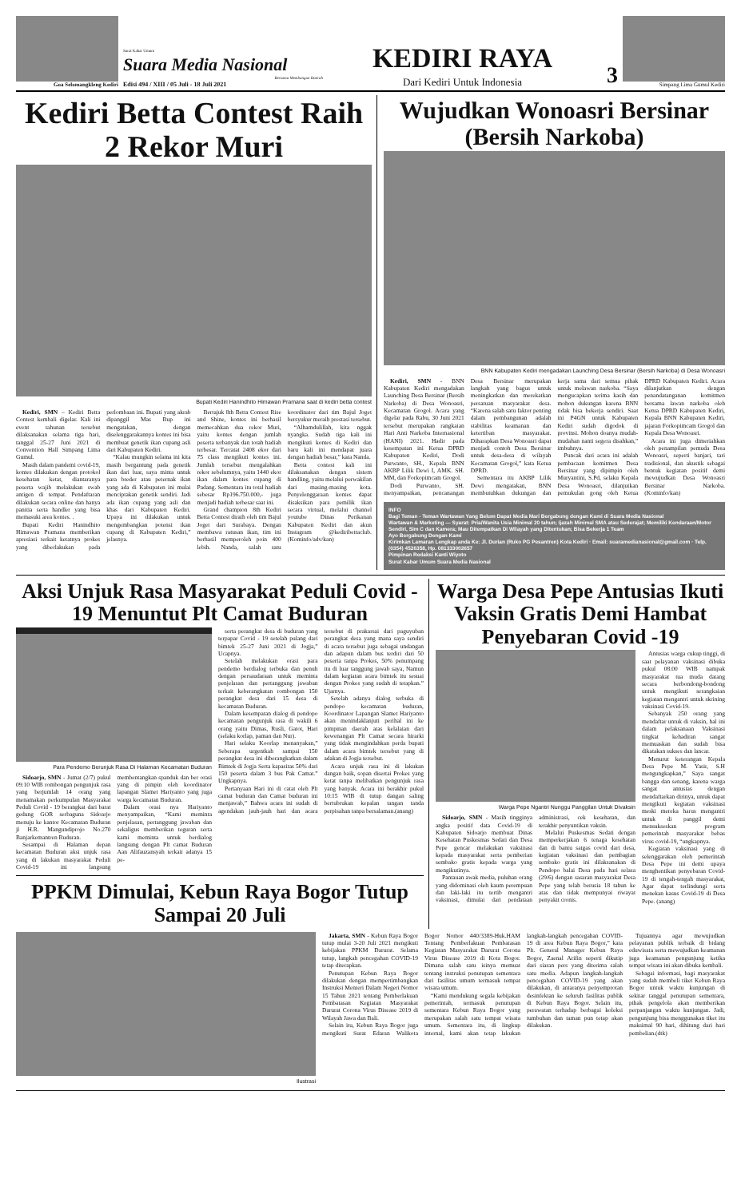Goa Selomangkleng Kediri
Surat Kabar Umum
Suara Media Nasional
Bersama Membangun Daerah
Edisi 494 / XIII / 05 Juli - 18 Juli 2021
KEDIRI RAYA
Dari Kediri Untuk Indonesia
3
Simpang Lima Gumul Kediri
Kediri Betta Contest Raih 2 Rekor Muri
Bupati Kediri Hanindhito Himawan Pramana saat di kediri betta contest
Kediri, SMN – Kediri Betta Contest kembali digelar. Kali ini event tahunan tersebut dilaksanakan selama tiga hari, tanggal 25-27 Juni 2021 di Convention Hall Simpang Lima Gumul.
Masih dalam pandemi covid-19, kontes dilakukan dengan protokol kesehatan ketat, diantaranya peserta wajib melakukan swab antigen di tempat. Pendaftaran dilakukan secara online dan hanya panitia serta handler yang bisa memasuki area kontes. .
Bupati Kediri Hanindhito Himawan Pramana memberikan apresiasi terkait ketatnya prokes yang diberlakukan pada perlombaan ini. Bupati yang akrab dipanggil Mas Bup ini mengatakan, dengan diselenggarakannya kontes ini bisa membuat genetik ikan cupang asli dari Kabupaten Kediri.
“Kalau mungkin selama ini kita masih bergantung pada genetik ikan dari luar, saya minta untuk para breder atau peternak ikan yang ada di Kabupaten ini mulai menciptakan genetik sendiri. Jadi ada ikan cupang yang asli dan khas dari Kabupaten Kediri. Upaya ini dilakukan untuk mengembangkan potensi ikan cupang di Kabupaten Kediri,” jelasnya.
Bertajuk 8th Betta Contest Rise and Shine, kontes ini berhasil memecahkan dua rekor Muri, yaitu kontes dengan jumlah peserta terbanyak dan totah hadiah terbesar. Tercatat 2408 ekor dari 75 class mengikuti kontes ini. Jumlah tersebut mengalahkan rekor sebelumnya, yaitu 1440 ekor ikan dalam kontes cupang di Padang. Sementara itu total hadiah sebesar Rp196.750.000,- juga menjadi hadiah terbesar saat ini.
Grand champion 8th Kediri Betta Contest diraih oleh tim Bajul Joget dari Surabaya. Dengan membawa ratusan ikan, tim ini berhasil memperoleh poin 400 lebih. Nanda, salah satu koordinator dari tim Bajul Joget bersyukur meraih prestasi tersebut.
“Alhamdulillah, kita nggak nyangka. Sudah tiga kali ini mengikuti kontes di Kediri dan baru kali ini mendapat juara dengan hadiah besar,” kata Nanda.
Betta contest kali ini dilaksanakan dengan sistem handling, yaitu melalui perwakilan dari masing-masing kota. Penyelenggaraan kontes dapat disaksikan para pemilik ikan secara virtual, melalui channel youtube Dinas Perikanan Kabupaten Kediri dan akun Instagram @kediribettaclub. (Kominfo/adv/kan)
Wujudkan Wonoasri Bersinar (Bersih Narkoba)
BNN Kabupaten Kediri mengadakan Launching Desa Bersinar (Bersih Narkoba) di Desa Wonoasri
Kediri, SMN - BNN Kabupaten Kediri mengadakan Launching Desa Bersinar (Bersih Narkoba) di Desa Wonoasri, Kecamatan Grogol. Acara yang digelar pada Rabu, 30 Juni 2021 tersebut merupakan rangkaian Hari Anti Narkoba Internasional (HANI) 2021. Hadir pada kesempatan ini Ketua DPRD Kabupaten Kediri, Dodi Purwanto, SH., Kepala BNN AKBP Lilik Dewi I, AMK. SH. MM, dan Forkopimcam Grogol.
Dodi Purwanto, SH. menyampaikan, pencanangan Desa Bersinar merupakan langkah yang bagus untuk meningkatkan dan merekatkan persatuan masyarakat desa. “Karena salah satu faktor penting dalam pembangunan adalah stabilitas keamanan dan ketertiban masyarakat. Diharapkan Desa Wonoasri dapat menjadi contoh Desa Bersinar untuk desa-desa di wilayah Kecamatan Grogol,” kata Ketua DPRD.
Sementara itu AKBP Lilik Dewi mengatakan, BNN membutuhkan dukungan dan kerja sama dari semua pihak untuk melawan narkoba. “Saya mengucapkan terima kasih dan mohon dukungan karena BNN tidak bisa bekerja sendiri. Saat ini P4GN untuk Kabupaten Kediri sudah digodok di provinsi. Mohon doanya mudah-mudahan nanti segera disahkan,” imbuhnya.
Puncak dari acara ini adalah pembacaan komitmen Desa Bersinar yang dipimpin oleh Muryantini, S.Pd, selaku Kepala Desa Wonoasri, dilanjutkan pemukulan gong oleh Ketua DPRD Kabupaten Kediri. Acara dilanjutkan dengan penandatanganan komitmen bersama lawan narkoba oleh Ketua DPRD Kabupaten Kediri, Kepala BNN Kabupaten Kediri, jajaran Forkopimcam Grogol dan Kepala Desa Wonoasri.
Acara ini juga dimeriahkan oleh penampilan pemuda Desa Wonoasri, seperti banjari, tari tradisional, dan akustik sebagai bentuk kegiatan positif demi mewujudkan Desa Wonoasri Bersinar Narkoba. (Kominfo/kan)
INFO
Bagi Teman - Teman Wartawan Yang Belum Dapat Media Mari Bergabung dengan Kami di Suara Media Nasional
Wartawan & Marketing — Syarat: Pria/Wanita Usia Minimal 20 tahun; Ijazah Minimal SMA atau Sederajat; Memiliki Kendaraan/Motor Sendiri, Sim C dan Kamera; Mau Ditempatkan Di Wilayah yang Ditentukan; Bisa Bekerja 1 Team
Ayo Bergabung Dengan Kami
Kirimkan Lamaran Lengkap anda Ke: Jl. Durian (Ruko PG Pesantren) Kota Kediri · Email: suaramedianasional@gmail.com · Telp. (0354) 4526358, Hp. 081333002657
Pimpinan Redaksi Kanti Wiyoto
Surat Kabar Umum Suara Media Nasional
Aksi Unjuk Rasa Masyarakat Peduli Covid - 19 Menuntut Plt Camat Buduran
Para Pendemo Berunjuk Rasa Di Halaman Kecamatan Buduran
Sidoarjo, SMN - Jumat (2/7) pukul 09:10 WIB rombongan pengunjuk rasa yang berjumlah 14 orang yang menamakan perkumpulan Masyarakat Peduli Covid - 19 berangkat dari barat gedung GOR serbaguna Sidoarjo menuju ke kantor Kecamatan Buduran jl H.R. Mangundiprojo No.270 Banjarkemantren Buduran.
Sesampai di Halaman depan kecamatan Buduran aksi unjuk rasa yang di lakukan masyarakat Peduli Covid-19 ini langsung membentangkan spanduk dan ber orasi yang di pimpin oleh koordinator lapangan Slamet Hariyanto yang juga warga kecamatan Buduran.
Dalam orasi nya Hariyanto menyampaikan, “Kami meminta penjelasan, pertanggung jawaban dan sekaligus memberikan teguran serta kami meminta untuk berdialog langsung dengan Plt camat Buduran Aan Alifauzansyah terkait adanya 15 pe-
serta perangkat desa di buduran yang terpapar Covid - 19 setelah pulang dari bimtek 25-27 Juni 2021 di Jogja,” Ucapnya.
Setelah melakukan orasi para pendemo berdialog terbuka dan penuh dengan persaudaraan untuk meminta penjelasan dan pertanggung jawaban terkait keberangkatan rombongan 150 perangkat desa dari 15 desa di kecamatan Buduran.
Dalam kesempatan dialog di pendopo kecamatan pengunjuk rasa di wakili 6 orang yaitu Dimas, Rusli, Gatot, Hari (selaku korlap, paman dan Nur).
Hari selaku Koorlap menanyakan,” Seberapa urgentkah sampai 150 perangkat desa ini diberangkatkan dalam Bimtek di Jogja Serta kapasitas 50% dari 150 peserta dalam 3 bus Pak Camat.” Ungkapnya.
Pertanyaan Hari ini di catat oleh Plt camat buduran dan Camat buduran ini menjawab,” Bahwa acara ini sudah di agendakan jauh-jauh hari dan acara tersebut di prakarsai dari paguyuban perangkat desa yang mana saya sendiri di acara tersebut juga sebagai undangan dan adapun dalam bus terdiri dari 50 peserta tanpa Prokes, 50% penumpang itu di luar tanggung jawab saya, Namun dalam kegiatan acara bimtek itu sesuai dengan Prokes yang sudah di tetapkan.” Ujarnya.
Setelah adanya dialog terbuka di pendopo kecamatan buduran, Koordinator Lapangan Slamet Hariyanto akan menindaklanjuti perihal ini ke pimpinan daerah atas kelalaian dari kewenangan Plt Camat secara hirarki yang tidak mengindahkan perda bupati dalam acara bimtek tersebut yang di adakan di Jogja tersebut.
Acara unjuk rasa ini di lakukan dangan baik, sopan disertai Prokes yang ketat tanpa melibatkan pengunjuk rasa yang banyak. Acara ini berakhir pukul 10:15 WIB di tutup dangan saling bertubrukan kepalan tangan tanda perpisahan tanpa bersalaman.(anang)
PPKM Dimulai, Kebun Raya Bogor Tutup Sampai 20 Juli
Warga Desa Pepe Antusias Ikuti Vaksin Gratis Demi Hambat Penyebaran Covid -19
Warga Pepe Ngantri Nunggu Panggilan Untuk Divaksin
Sidoarjo, SMN - Masih tingginya angka positif data Covid-19 di Kabupaten Sidoarjo membuat Dinas Kesehatan Puskesmas Sedati dan Desa Pepe gencar melakukan vaksinasi kepada masyarakat serta pemberian sembako gratis kepada warga yang mengikutinya.
Pantauan awak media, puluhan orang yang didominasi oleh kaum perempuan dan laki-laki itu tertib mengantri vaksinasi, dimulai dari pendataan administrasi, cek kesehatan, dan terakhir penyuntikan vaksin.
Melalui Puskesmas Sedati dengan memperkerjakan 6 tenaga kesehatan dan di bantu satgas covid dari desa, kegiatan vaksinasi dan pembagian sembako gratis ini dilaksanakan di Pendopo balai Desa pada hari selasa (29/6) dengan sasaran masyarakat Desa Pepe yang telah berusia 18 tahun ke atas dan tidak mempunyai riwayat penyakit cronis.
Antusias warga cukup tinggi, di saat pelayanan vaksinasi dibuka pukul 08:00 WIB nampak masyarakat tua muda datang secara berbondong-bondong untuk mengikuti serangkaian kegiatan mengantri untuk skrining vaksinasi Covid-19.
Sebanyak 250 orang yang mendaftar untuk di vaksin, hal ini dalam pelaksanaan Vaksinasi tingkat kehadiran sangat memuaskan dan sudah bisa dikatakan sukses dan lancar.
Menurut keterangan Kepala Desa Pepe M. Yasir, S.H mengungkapkan,” Saya sangat bangga dan senang, karena warga sangat antusias dengan mendaftarkan dirinya, untuk dapat mengikuti kegiatan vaksinasi meski mereka harus mengantri untuk di panggil demi mensukseskan program pemerintah masyarakat bebas virus covid-19, “ungkapnya.
Kegiatan vaksinasi yang di selenggarakan oleh pemerintah Desa Pepe ini demi upaya menghentikan penyebaran Covid-19 di tengah-tengah masyarakat, Agar dapat terlindungi serta menekan kasus Covid-19 di Desa Pepe. (anang)
Ilustrasi
Jakarta, SMN - Kebun Raya Bogor tutup mulai 3-20 Juli 2021 mengikuti kebijakan PPKM Darurat. Selama tutup, langkah pencegahan COVID-19 tetap diterapkan.
Penutupan Kebun Raya Bogor dilakukan dengan mempertimbangkan Instruksi Menteri Dalam Negeri Nomor 15 Tahun 2021 tentang Pemberlakuan Pembatasan Kegiatan Masyarakat Darurat Corona Virus Disease 2019 di Wilayah Jawa dan Bali.
Selain itu, Kebun Raya Bogor juga mengikuti Surat Edaran Walikota Bogor Nomor 440/3389-Huk.HAM Tentang Pemberlakuan Pembatasan Kegiatan Masyarakat Darurat Corona Virus Disease 2019 di Kota Bogor. Dimana salah satu isinya memuat tentang instruksi penutupan sementara dari fasilitas umum termasuk tempat wisata umum.
“Kami mendukung segala kebijakan pemerintah, termasuk penutupan sementara Kebun Raya Bogor yang merupakan salah satu tempat wisata umum. Sementara itu, di lingkup internal, kami akan tetap lakukan langkah-langkah pencegahan COVID-19 di area Kebun Raya Bogor,” kata Plt. General Manager Kebun Raya Bogor, Zaenal Arifin seperti dikutip dari siaran pers yang diterima salah satu media. Adapun langkah-langkah pencegahan COVID-19 yang akan dilakukan, di antaranya penyemprotan desinfektan ke seluruh fasilitas publik di Kebun Raya Bogor. Selain itu, perawatan terhadap berbagai koleksi tumbuhan dan taman pun tetap akan dilakukan.
Tujuannya agar mewujudkan pelayanan publik terbaik di bidang eduwisata serta mewujudkan keamanan juga keamanan pengunjung ketika tempat wisata ini akan dibuka kembali.
Sebagai informasi, bagi masyarakat yang sudah membeli tiket Kebun Raya Bogor untuk waktu kunjungan di sekitar tanggal penutupan sementara, pihak pengelola akan memberikan perpanjangan waktu kunjungan. Jadi, pengunjung bisa menggunakan tiket itu maksimal 90 hari, dihitung dari hari pembelian.(dtk)